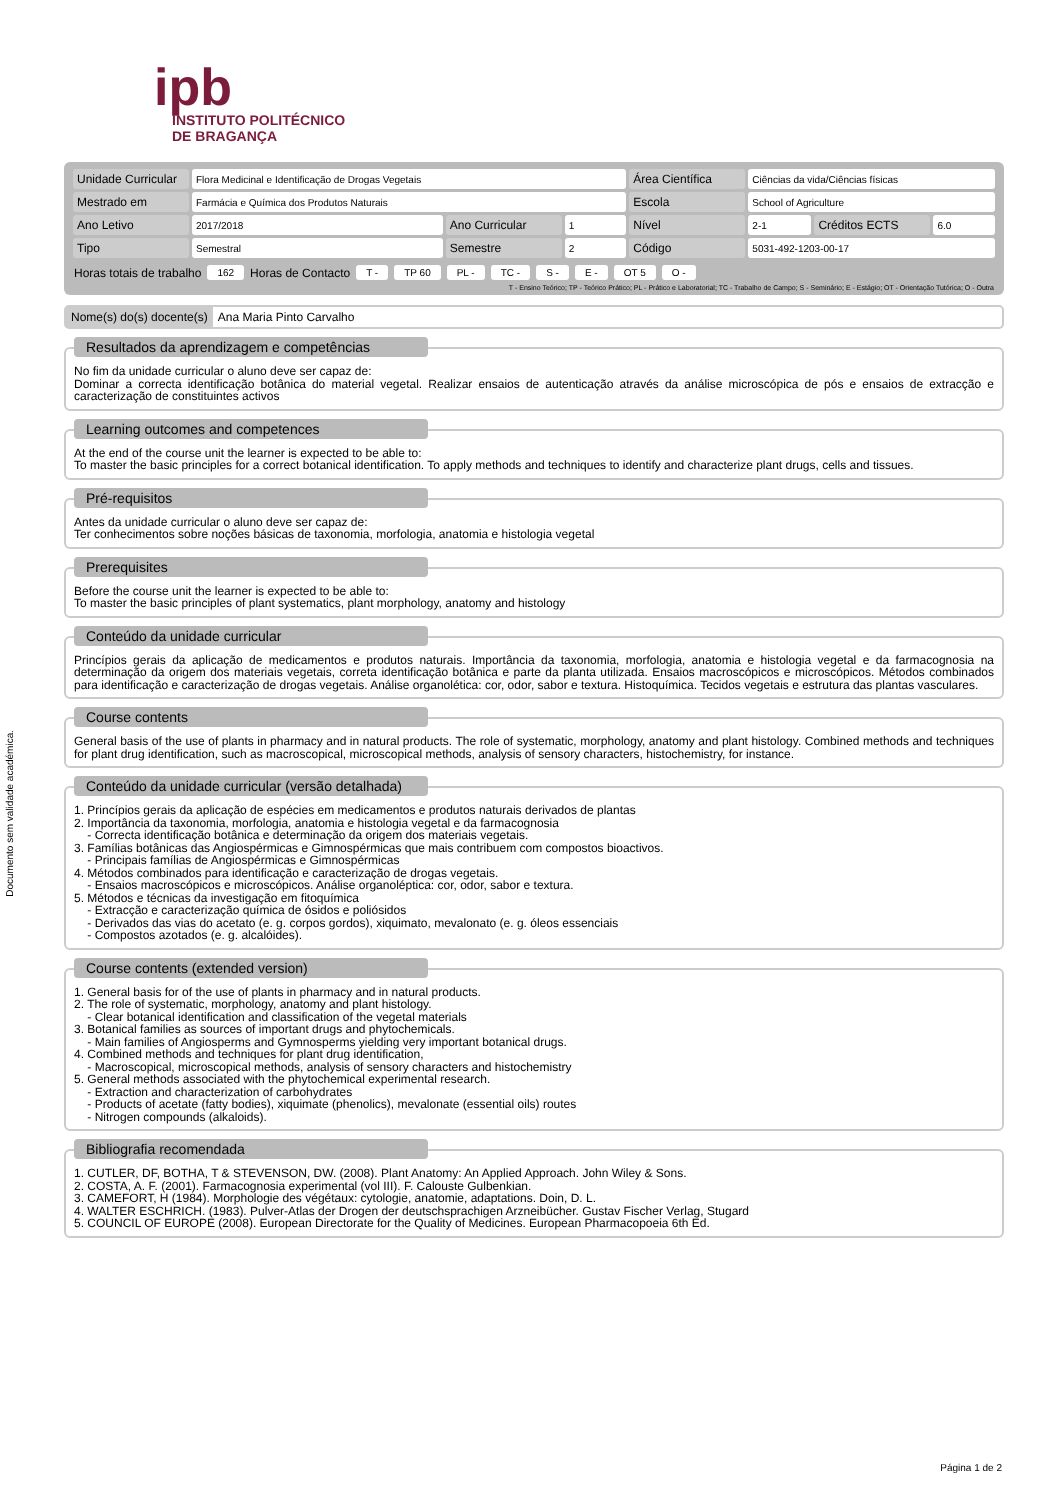ipb
INSTITUTO POLITÉCNICO
DE BRAGANÇA
Documento sem validade académica.
| Unidade Curricular | Flora Medicinal e Identificação de Drogas Vegetais | | | Área Científica | Ciências da vida/Ciências físicas | | |
| Mestrado em | Farmácia e Química dos Produtos Naturais | | | Escola | School of Agriculture | | |
| Ano Letivo | 2017/2018 | Ano Curricular | 1 | Nível | 2-1 | Créditos ECTS | 6.0 |
| Tipo | Semestral | Semestre | 2 | Código | 5031-492-1203-00-17 | | |
Horas totais de trabalho 162 Horas de Contacto T - TP 60 PL - TC - S - E - OT 5 O -
T - Ensino Teórico; TP - Teórico Prático; PL - Prático e Laboratorial; TC - Trabalho de Campo; S - Seminário; E - Estágio; OT - Orientação Tutórica; O - Outra
Nome(s) do(s) docente(s) Ana Maria Pinto Carvalho
Resultados da aprendizagem e competências
No fim da unidade curricular o aluno deve ser capaz de:
Dominar a correcta identificação botânica do material vegetal. Realizar ensaios de autenticação através da análise microscópica de pós e ensaios de extracção e caracterização de constituintes activos
Learning outcomes and competences
At the end of the course unit the learner is expected to be able to:
To master the basic principles for a correct botanical identification. To apply methods and techniques to identify and characterize plant drugs, cells and tissues.
Pré-requisitos
Antes da unidade curricular o aluno deve ser capaz de:
Ter conhecimentos sobre noções básicas de taxonomia, morfologia, anatomia e histologia vegetal
Prerequisites
Before the course unit the learner is expected to be able to:
To master the basic principles of plant systematics, plant morphology, anatomy and histology
Conteúdo da unidade curricular
Princípios gerais da aplicação de medicamentos e produtos naturais. Importância da taxonomia, morfologia, anatomia e histologia vegetal e da farmacognosia na determinação da origem dos materiais vegetais, correta identificação botânica e parte da planta utilizada. Ensaios macroscópicos e microscópicos. Métodos combinados para identificação e caracterização de drogas vegetais. Análise organolética: cor, odor, sabor e textura. Histoquímica. Tecidos vegetais e estrutura das plantas vasculares.
Course contents
General basis of the use of plants in pharmacy and in natural products. The role of systematic, morphology, anatomy and plant histology. Combined methods and techniques for plant drug identification, such as macroscopical, microscopical methods, analysis of sensory characters, histochemistry, for instance.
Conteúdo da unidade curricular (versão detalhada)
1. Princípios gerais da aplicação de espécies em medicamentos e produtos naturais derivados de plantas
2. Importância da taxonomia, morfologia, anatomia e histologia vegetal e da farmacognosia
- Correcta identificação botânica e determinação da origem dos materiais vegetais.
3. Famílias botânicas das Angiospérmicas e Gimnospérmicas que mais contribuem com compostos bioactivos.
- Principais famílias de Angiospérmicas e Gimnospérmicas
4. Métodos combinados para identificação e caracterização de drogas vegetais.
- Ensaios macroscópicos e microscópicos. Análise organoléptica: cor, odor, sabor e textura.
5. Métodos e técnicas da investigação em fitoquímica
- Extracção e caracterização química de ósidos e poliósidos
- Derivados das vias do acetato (e. g. corpos gordos), xiquimato, mevalonato (e. g. óleos essenciais
- Compostos azotados (e. g. alcalóides).
Course contents (extended version)
1. General basis for of the use of plants in pharmacy and in natural products.
2. The role of systematic, morphology, anatomy and plant histology.
- Clear botanical identification and classification of the vegetal materials
3. Botanical families as sources of important drugs and phytochemicals.
- Main families of Angiosperms and Gymnosperms yielding very important botanical drugs.
4. Combined methods and techniques for plant drug identification,
- Macroscopical, microscopical methods, analysis of sensory characters and histochemistry
5. General methods associated with the phytochemical experimental research.
- Extraction and characterization of carbohydrates
- Products of acetate (fatty bodies), xiquimate (phenolics), mevalonate (essential oils) routes
- Nitrogen compounds (alkaloids).
Bibliografia recomendada
1. CUTLER, DF, BOTHA, T & STEVENSON, DW. (2008). Plant Anatomy: An Applied Approach. John Wiley & Sons.
2. COSTA, A. F. (2001). Farmacognosia experimental (vol III). F. Calouste Gulbenkian.
3. CAMEFORT, H (1984). Morphologie des végétaux: cytologie, anatomie, adaptations. Doin, D. L.
4. WALTER ESCHRICH. (1983). Pulver-Atlas der Drogen der deutschsprachigen Arzneibücher. Gustav Fischer Verlag, Stugard
5. COUNCIL OF EUROPE (2008). European Directorate for the Quality of Medicines. European Pharmacopoeia 6th Ed.
Página 1 de 2